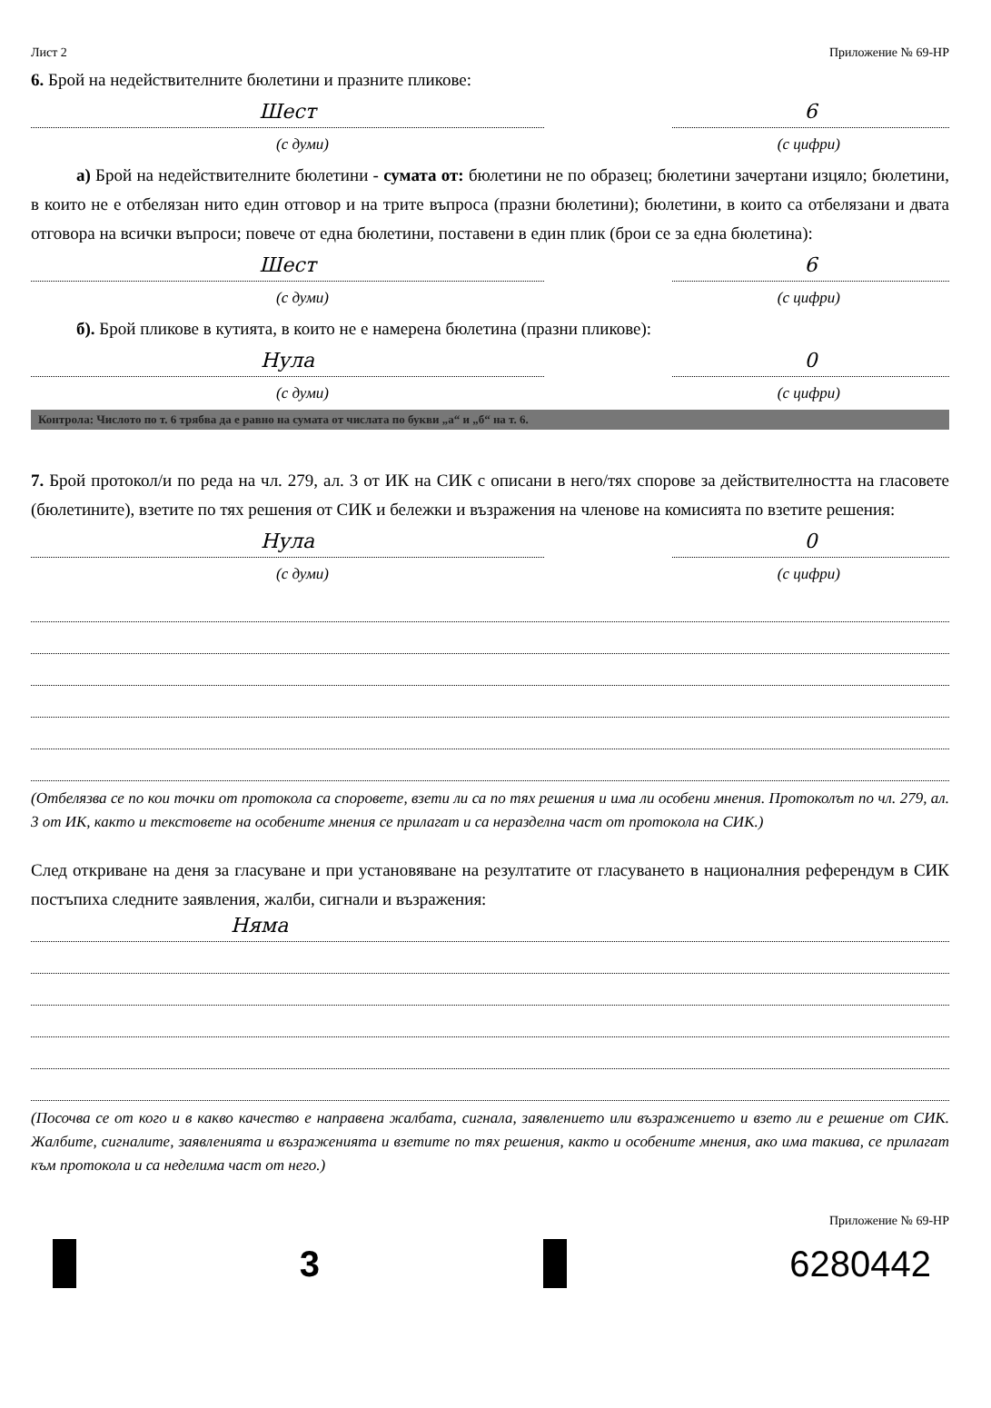Лист 2 Приложение № 69-НР
6. Брой на недействителните бюлетини и празните пликове:
Шест 6
(с думи) (с цифри)
а) Брой на недействителните бюлетини - сумата от: бюлетини не по образец; бюлетини зачертани изцяло; бюлетини, в които не е отбелязан нито един отговор и на трите въпроса (празни бюлетини); бюлетини, в които са отбелязани и двата отговора на всички въпроси; повече от една бюлетини, поставени в един плик (брои се за една бюлетина):
Шест 6
(с думи) (с цифри)
б). Брой пликове в кутията, в които не е намерена бюлетина (празни пликове):
Нула 0
(с думи) (с цифри)
Контрола: Числото по т. 6 трябва да е равно на сумата от числата по букви „а“ и „б“ на т. 6.
7. Брой протокол/и по реда на чл. 279, ал. 3 от ИК на СИК с описани в него/тях спорове за действителността на гласовете (бюлетините), взетите по тях решения от СИК и бележки и възражения на членове на комисията по взетите решения:
Нула 0
(с думи) (с цифри)
(Отбелязва се по кои точки от протокола са споровете, взети ли са по тях решения и има ли особени мнения. Протоколът по чл. 279, ал. 3 от ИК, както и текстовете на особените мнения се прилагат и са неразделна част от протокола на СИК.)
След откриване на деня за гласуване и при установяване на резултатите от гласуването в националния референдум в СИК постъпиха следните заявления, жалби, сигнали и възражения:
Няма
(Посочва се от кого и в какво качество е направена жалбата, сигнала, заявлението или възражението и взето ли е решение от СИК. Жалбите, сигналите, заявленията и възраженията и взетите по тях решения, както и особените мнения, ако има такива, се прилагат към протокола и са неделима част от него.)
Приложение № 69-НР
3 6280442